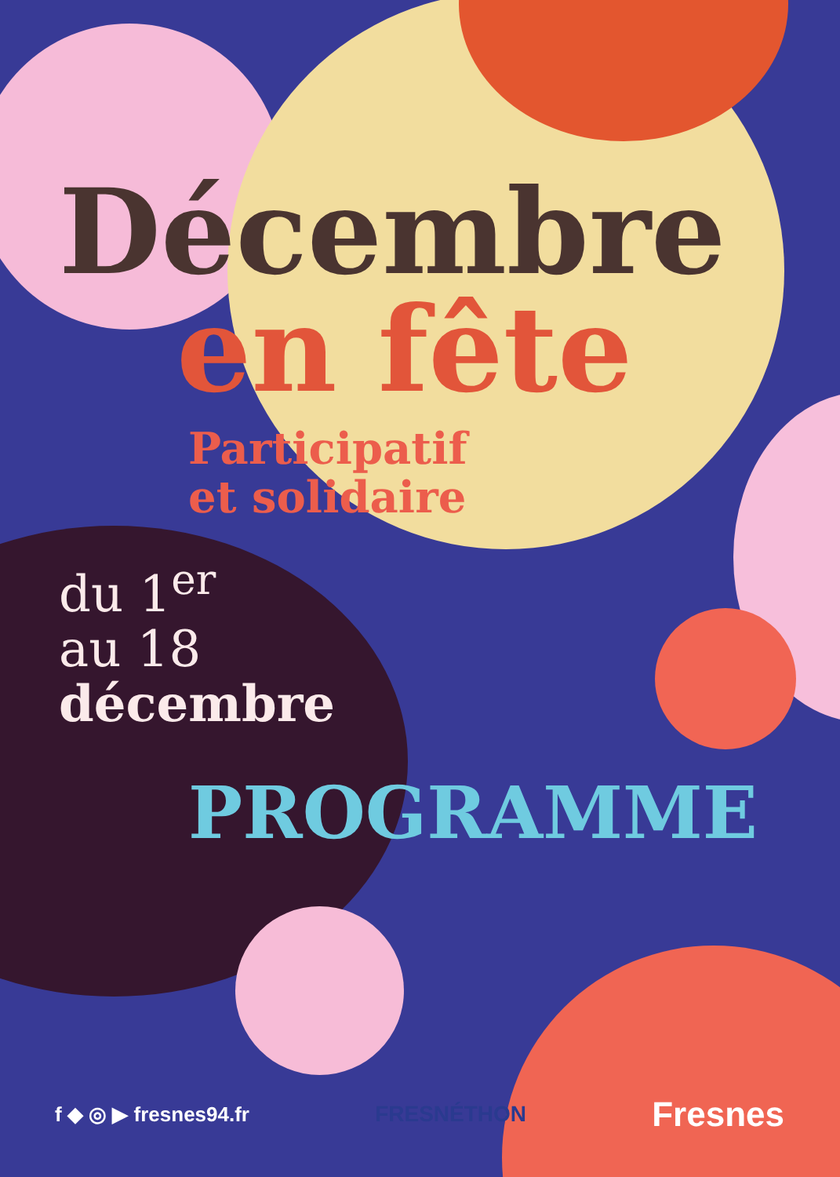Décembre
en fête
Participatif
et solidaire
du 1<sup>er</sup>
au 18
décembre
PROGRAMME
f ◆ ◎ ▶ fresnes94.fr FRESNÉTHON Fresnes